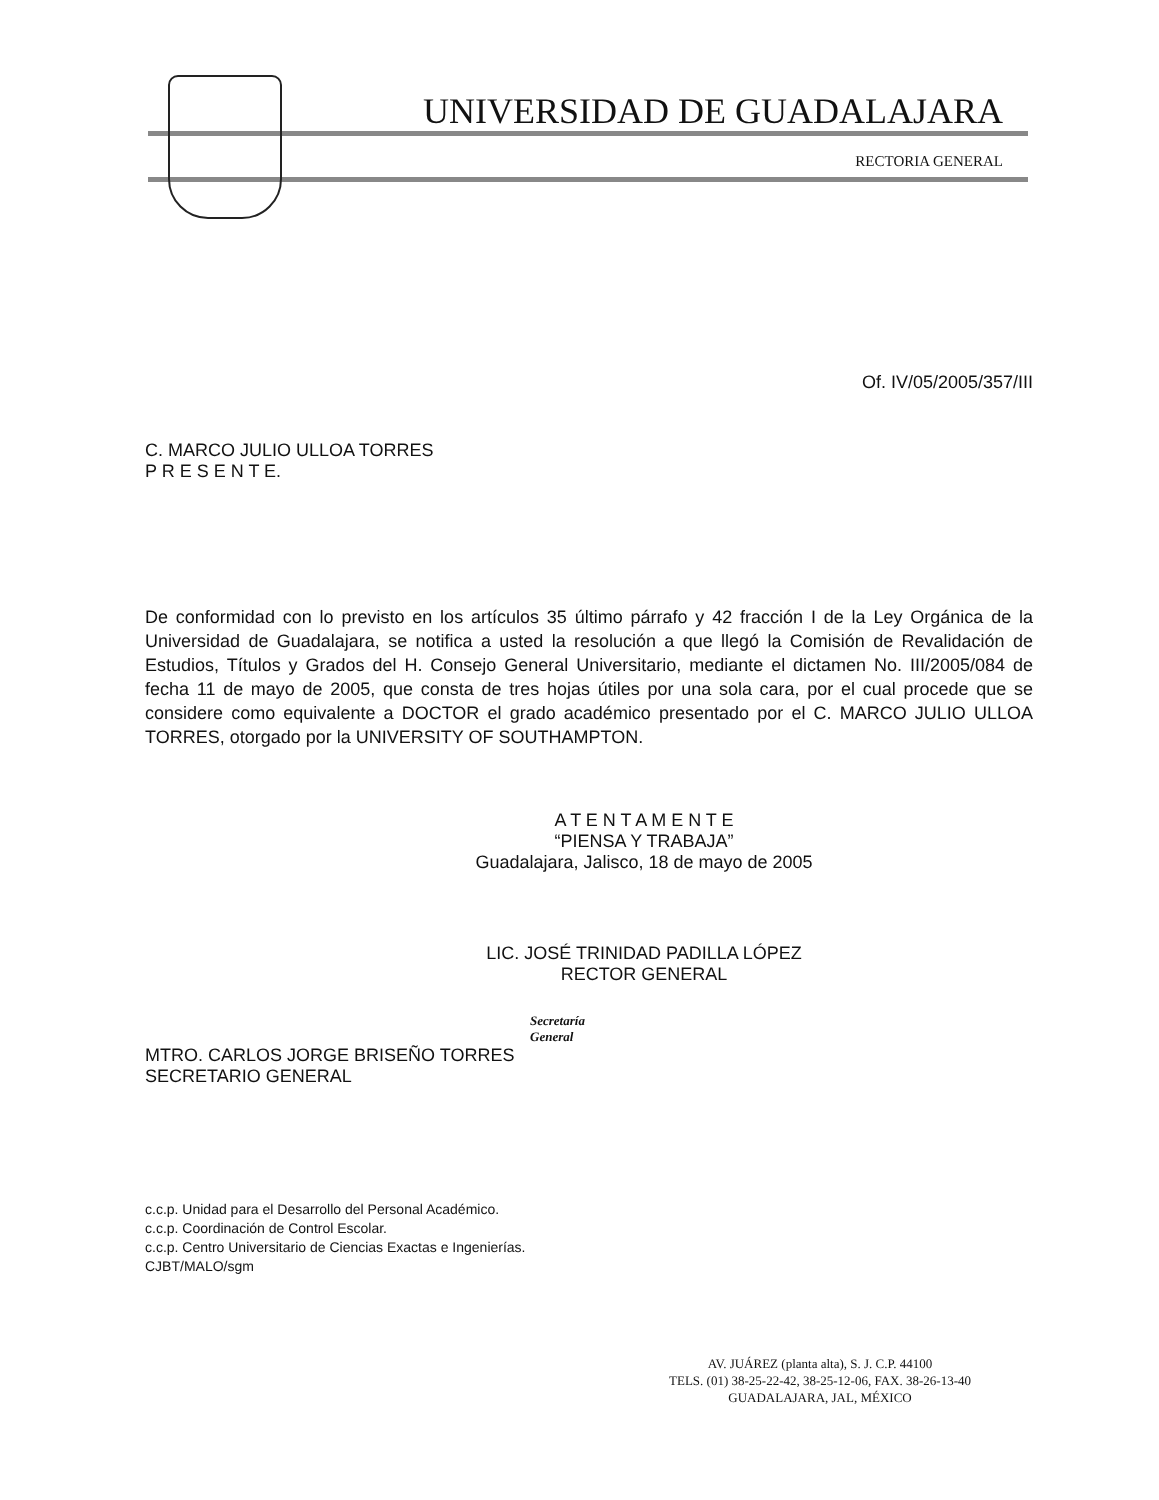UNIVERSIDAD DE GUADALAJARA
RECTORIA GENERAL
Of. IV/05/2005/357/III
C. MARCO JULIO ULLOA TORRES
P R E S E N T E.
De conformidad con lo previsto en los artículos 35 último párrafo y 42 fracción I de la Ley Orgánica de la Universidad de Guadalajara, se notifica a usted la resolución a que llegó la Comisión de Revalidación de Estudios, Títulos y Grados del H. Consejo General Universitario, mediante el dictamen No. III/2005/084 de fecha 11 de mayo de 2005, que consta de tres hojas útiles por una sola cara, por el cual procede que se considere como equivalente a DOCTOR el grado académico presentado por el C. MARCO JULIO ULLOA TORRES, otorgado por la UNIVERSITY OF SOUTHAMPTON.
A T E N T A M E N T E
“PIENSA Y TRABAJA”
Guadalajara, Jalisco, 18 de mayo de 2005
LIC. JOSÉ TRINIDAD PADILLA LÓPEZ
RECTOR GENERAL
Secretaría
General
MTRO. CARLOS JORGE BRISEÑO TORRES
SECRETARIO GENERAL
c.c.p. Unidad para el Desarrollo del Personal Académico.
c.c.p. Coordinación de Control Escolar.
c.c.p. Centro Universitario de Ciencias Exactas e Ingenierías.
CJBT/MALO/sgm
AV. JUÁREZ (planta alta), S. J. C.P. 44100
TELS. (01) 38-25-22-42, 38-25-12-06, FAX. 38-26-13-40
GUADALAJARA, JAL, MÉXICO